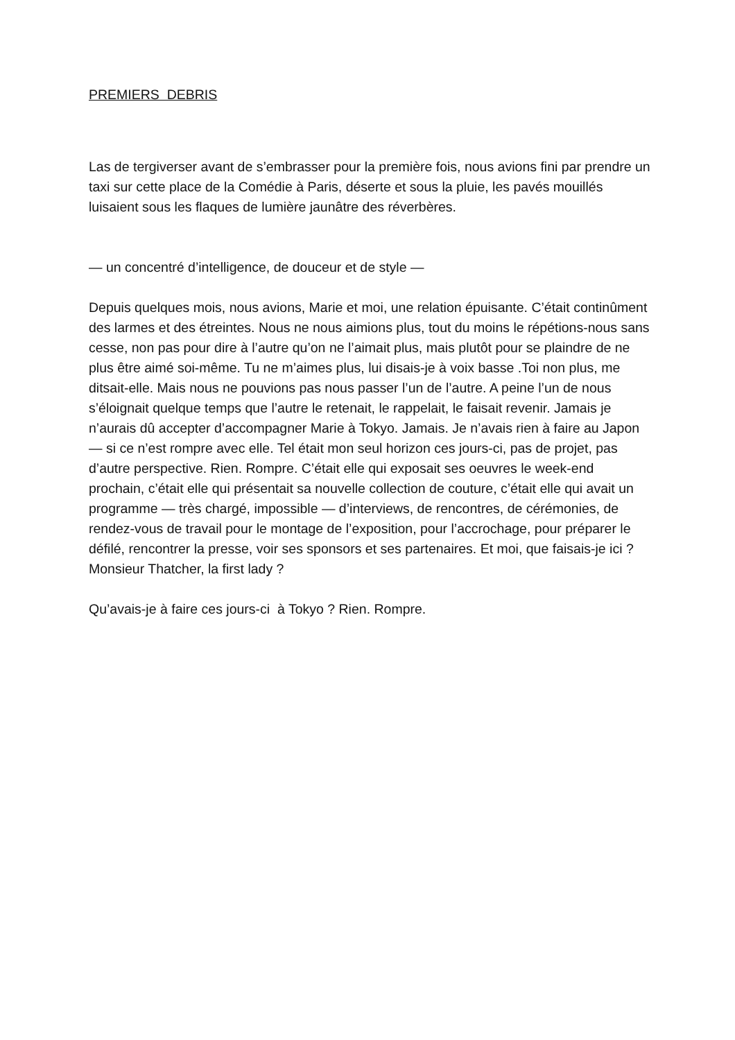PREMIERS DEBRIS
Las de tergiverser avant de s’embrasser pour la première fois, nous avions fini par prendre un taxi sur cette place de la Comédie à Paris, déserte et sous la pluie, les pavés mouillés luisaient sous les flaques de lumière jaunâtre des réverbères.
— un concentré d’intelligence, de douceur et de style —
Depuis quelques mois, nous avions, Marie et moi, une relation épuisante. C’était continûment des larmes et des étreintes. Nous ne nous aimions plus, tout du moins le répétions-nous sans cesse, non pas pour dire à l’autre qu’on ne l’aimait plus, mais plutôt pour se plaindre de ne plus être aimé soi-même. Tu ne m’aimes plus, lui disais-je à voix basse .Toi non plus, me ditsait-elle. Mais nous ne pouvions pas nous passer l’un de l’autre. A peine l’un de nous s’éloignait quelque temps que l’autre le retenait, le rappelait, le faisait revenir. Jamais je n’aurais dû accepter d’accompagner Marie à Tokyo. Jamais. Je n’avais rien à faire au Japon — si ce n’est rompre avec elle. Tel était mon seul horizon ces jours-ci, pas de projet, pas d’autre perspective. Rien. Rompre. C’était elle qui exposait ses oeuvres le week-end prochain, c’était elle qui présentait sa nouvelle collection de couture, c’était elle qui avait un programme — très chargé, impossible — d’interviews, de rencontres, de cérémonies, de rendez-vous de travail pour le montage de l’exposition, pour l’accrochage, pour préparer le défilé, rencontrer la presse, voir ses sponsors et ses partenaires. Et moi, que faisais-je ici ? Monsieur Thatcher, la first lady ?
Qu’avais-je à faire ces jours-ci à Tokyo ? Rien. Rompre.